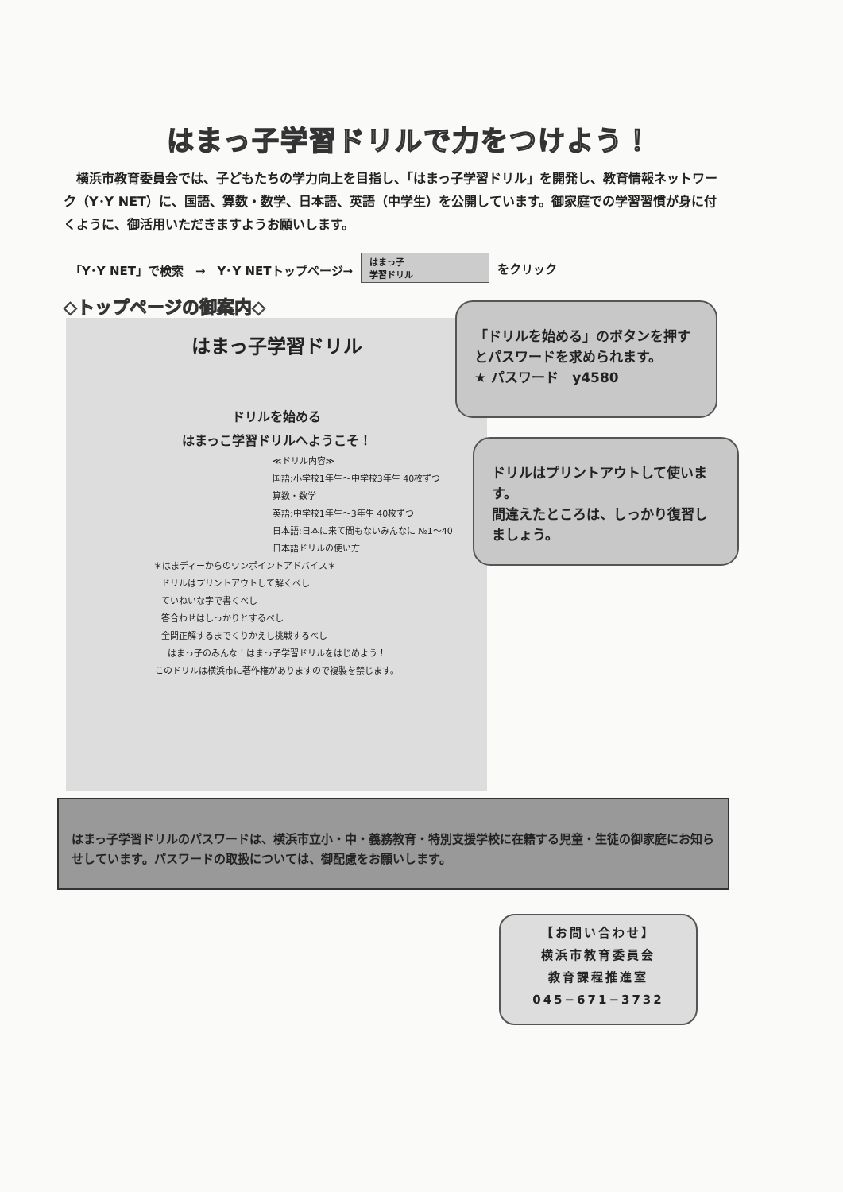はまっ子学習ドリルで力をつけよう！
　横浜市教育委員会では、子どもたちの学力向上を目指し、「はまっ子学習ドリル」を開発し、教育情報ネットワーク（Y･Y NET）に、国語、算数・数学、日本語、英語（中学生）を公開しています。御家庭での学習習慣が身に付くように、御活用いただきますようお願いします。
「Y･Y NET」で検索　→　Y･Y NETトップページ→ はまっ子
学習ドリル をクリック
◇トップページの御案内◇
はまっ子学習ドリル
ドリルを始める
はまっこ学習ドリルへようこそ！
≪ドリル内容≫
国語:小学校1年生～中学校3年生 40枚ずつ
算数・数学
英語:中学校1年生～3年生 40枚ずつ
日本語:日本に来て間もないみんなに №1～40
日本語ドリルの使い方
＊はまディーからのワンポイントアドバイス＊
ドリルはプリントアウトして解くべし
ていねいな字で書くべし
答合わせはしっかりとするべし
全問正解するまでくりかえし挑戦するべし
はまっ子のみんな！はまっ子学習ドリルをはじめよう！
このドリルは横浜市に著作権がありますので複製を禁じます。
「ドリルを始める」のボタンを押すとパスワードを求められます。
★ パスワード　y4580
ドリルはプリントアウトして使います。
間違えたところは、しっかり復習しましょう。
はまっ子学習ドリルのパスワードは、横浜市立小・中・義務教育・特別支援学校に在籍する児童・生徒の御家庭にお知らせしています。パスワードの取扱については、御配慮をお願いします。
【お問い合わせ】
横浜市教育委員会
教育課程推進室
045−671−3732